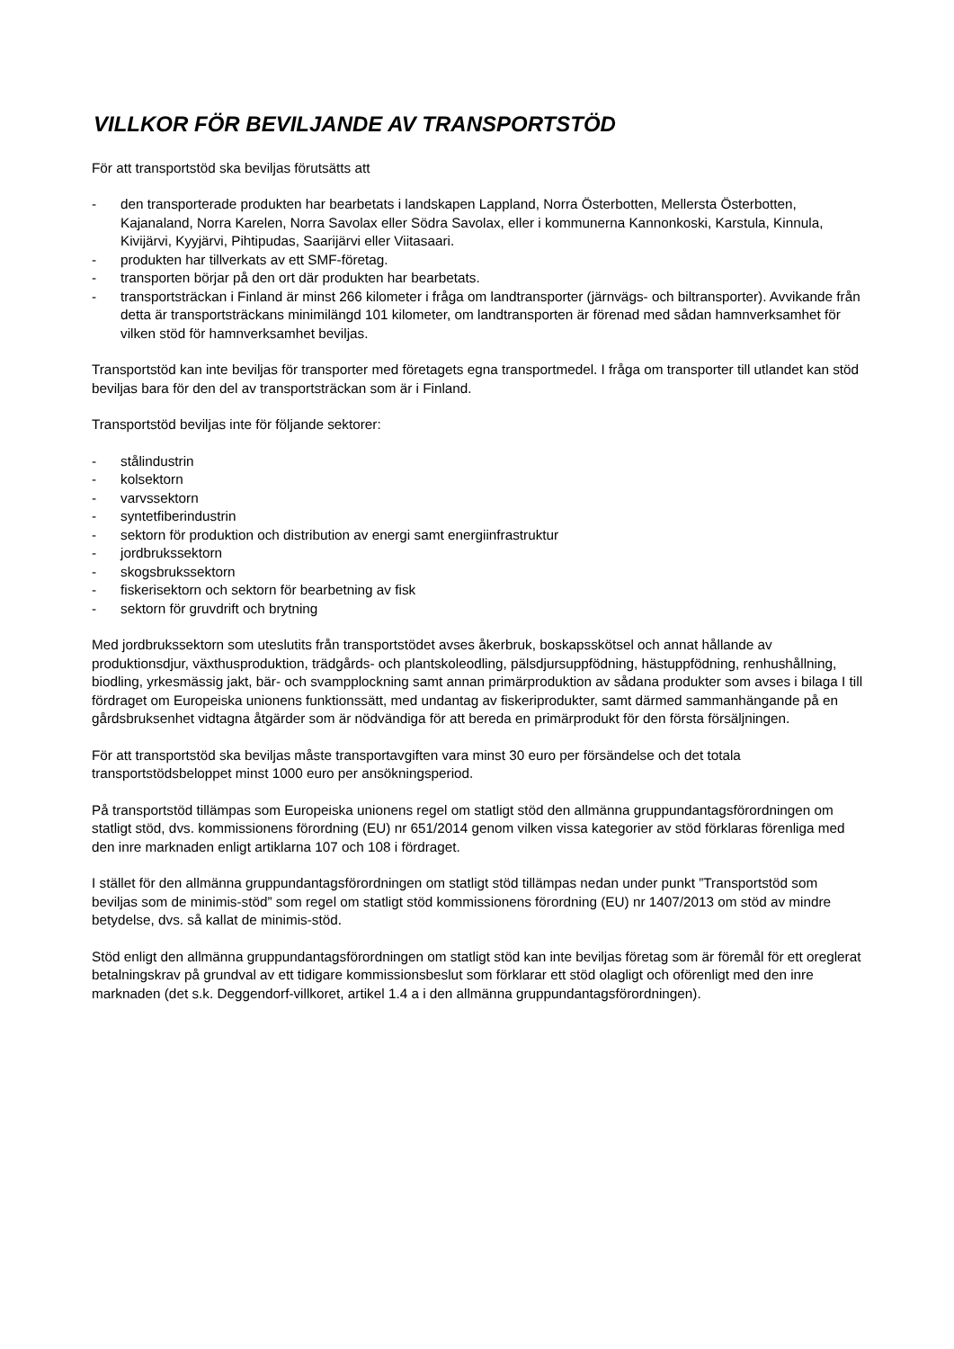VILLKOR FÖR BEVILJANDE AV TRANSPORTSTÖD
För att transportstöd ska beviljas förutsätts att
- den transporterade produkten har bearbetats i landskapen Lappland, Norra Österbotten, Mellersta Österbotten, Kajanaland, Norra Karelen, Norra Savolax eller Södra Savolax, eller i kommunerna Kannonkoski, Karstula, Kinnula, Kivijärvi, Kyyjärvi, Pihtipudas, Saarijärvi eller Viitasaari.
- produkten har tillverkats av ett SMF-företag.
- transporten börjar på den ort där produkten har bearbetats.
- transportsträckan i Finland är minst 266 kilometer i fråga om landtransporter (järnvägs- och biltransporter). Avvikande från detta är transportsträckans minimilängd 101 kilometer, om landtransporten är förenad med sådan hamnverksamhet för vilken stöd för hamnverksamhet beviljas.
Transportstöd kan inte beviljas för transporter med företagets egna transportmedel. I fråga om transporter till utlandet kan stöd beviljas bara för den del av transportsträckan som är i Finland.
Transportstöd beviljas inte för följande sektorer:
- stålindustrin
- kolsektorn
- varvssektorn
- syntetfiberindustrin
- sektorn för produktion och distribution av energi samt energiinfrastruktur
- jordbrukssektorn
- skogsbrukssektorn
- fiskerisektorn och sektorn för bearbetning av fisk
- sektorn för gruvdrift och brytning
Med jordbrukssektorn som uteslutits från transportstödet avses åkerbruk, boskapsskötsel och annat hållande av produktionsdjur, växthusproduktion, trädgårds- och plantskoleodling, pälsdjursuppfödning, hästuppfödning, renhushållning, biodling, yrkesmässig jakt, bär- och svampplockning samt annan primärproduktion av sådana produkter som avses i bilaga I till fördraget om Europeiska unionens funktionssätt, med undantag av fiskeriprodukter, samt därmed sammanhängande på en gårdsbruksenhet vidtagna åtgärder som är nödvändiga för att bereda en primärprodukt för den första försäljningen.
För att transportstöd ska beviljas måste transportavgiften vara minst 30 euro per försändelse och det totala transportstödsbeloppet minst 1000 euro per ansökningsperiod.
På transportstöd tillämpas som Europeiska unionens regel om statligt stöd den allmänna gruppundantagsförordningen om statligt stöd, dvs. kommissionens förordning (EU) nr 651/2014 genom vilken vissa kategorier av stöd förklaras förenliga med den inre marknaden enligt artiklarna 107 och 108 i fördraget.
I stället för den allmänna gruppundantagsförordningen om statligt stöd tillämpas nedan under punkt ”Transportstöd som beviljas som de minimis-stöd” som regel om statligt stöd kommissionens förordning (EU) nr 1407/2013 om stöd av mindre betydelse, dvs. så kallat de minimis-stöd.
Stöd enligt den allmänna gruppundantagsförordningen om statligt stöd kan inte beviljas företag som är föremål för ett oreglerat betalningskrav på grundval av ett tidigare kommissionsbeslut som förklarar ett stöd olagligt och oförenligt med den inre marknaden (det s.k. Deggendorf-villkoret, artikel 1.4 a i den allmänna gruppundantagsförordningen).